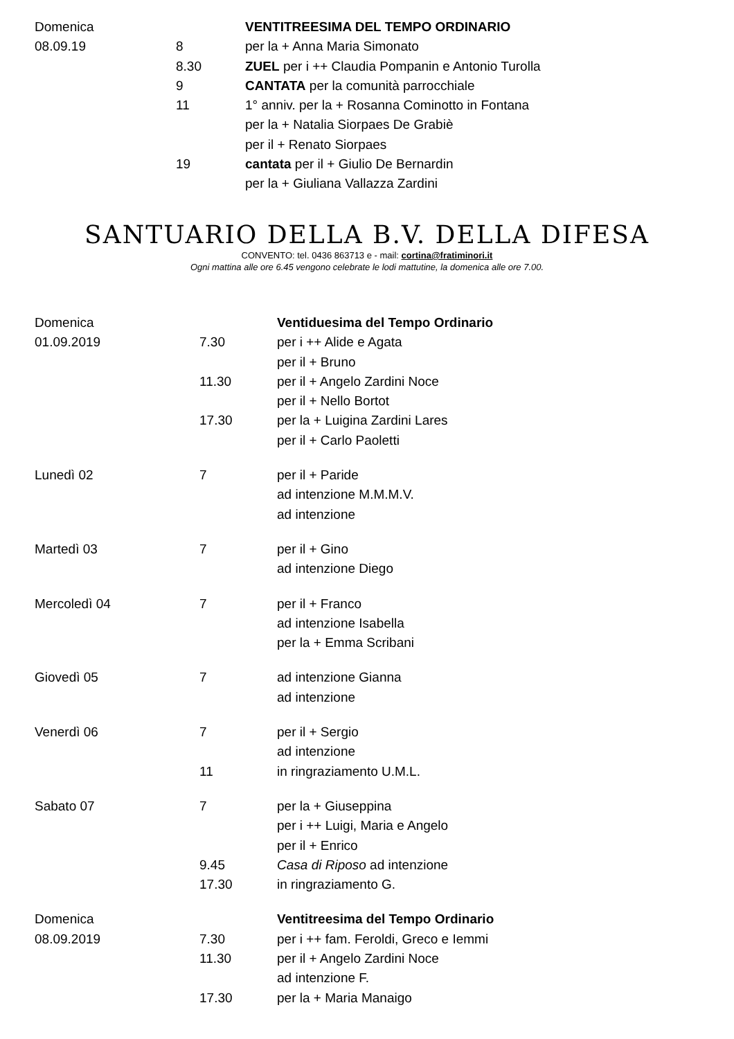| Domenica | | VENTITREESIMA DEL TEMPO ORDINARIO |
| 08.09.19 | 8 | per la + Anna Maria Simonato |
| | 8.30 | ZUEL per i ++ Claudia Pompanin e Antonio Turolla |
| | 9 | CANTATA per la comunità parrocchiale |
| | 11 | 1° anniv. per la + Rosanna Cominotto in Fontana |
| | | per la + Natalia Siorpaes De Grabiè |
| | | per il + Renato Siorpaes |
| | 19 | cantata per il + Giulio De Bernardin |
| | | per la + Giuliana Vallazza Zardini |
SANTUARIO DELLA B.V. DELLA DIFESA
CONVENTO: tel. 0436 863713 e - mail: cortina@fratiminori.it
Ogni mattina alle ore 6.45 vengono celebrate le lodi mattutine, la domenica alle ore 7.00.
| Domenica | | Ventiduesima del Tempo Ordinario |
| 01.09.2019 | 7.30 | per i ++ Alide e Agata |
| | | per il + Bruno |
| | 11.30 | per il + Angelo Zardini Noce |
| | | per il + Nello Bortot |
| | 17.30 | per la + Luigina Zardini Lares |
| | | per il + Carlo Paoletti |
| Lunedì 02 | 7 | per il + Paride |
| | | ad intenzione M.M.M.V. |
| | | ad intenzione |
| Martedì 03 | 7 | per il + Gino |
| | | ad intenzione Diego |
| Mercoledì 04 | 7 | per il + Franco |
| | | ad intenzione Isabella |
| | | per la + Emma Scribani |
| Giovedì 05 | 7 | ad intenzione Gianna |
| | | ad intenzione |
| Venerdì 06 | 7 | per il + Sergio |
| | | ad intenzione |
| | 11 | in ringraziamento U.M.L. |
| Sabato 07 | 7 | per la + Giuseppina |
| | | per i ++ Luigi, Maria e Angelo |
| | | per il + Enrico |
| | 9.45 | Casa di Riposo ad intenzione |
| | 17.30 | in ringraziamento G. |
| Domenica | | Ventitreesima del Tempo Ordinario |
| 08.09.2019 | 7.30 | per i ++ fam. Feroldi, Greco e Iemmi |
| | 11.30 | per il + Angelo Zardini Noce |
| | | ad intenzione F. |
| | 17.30 | per la + Maria Manaigo |